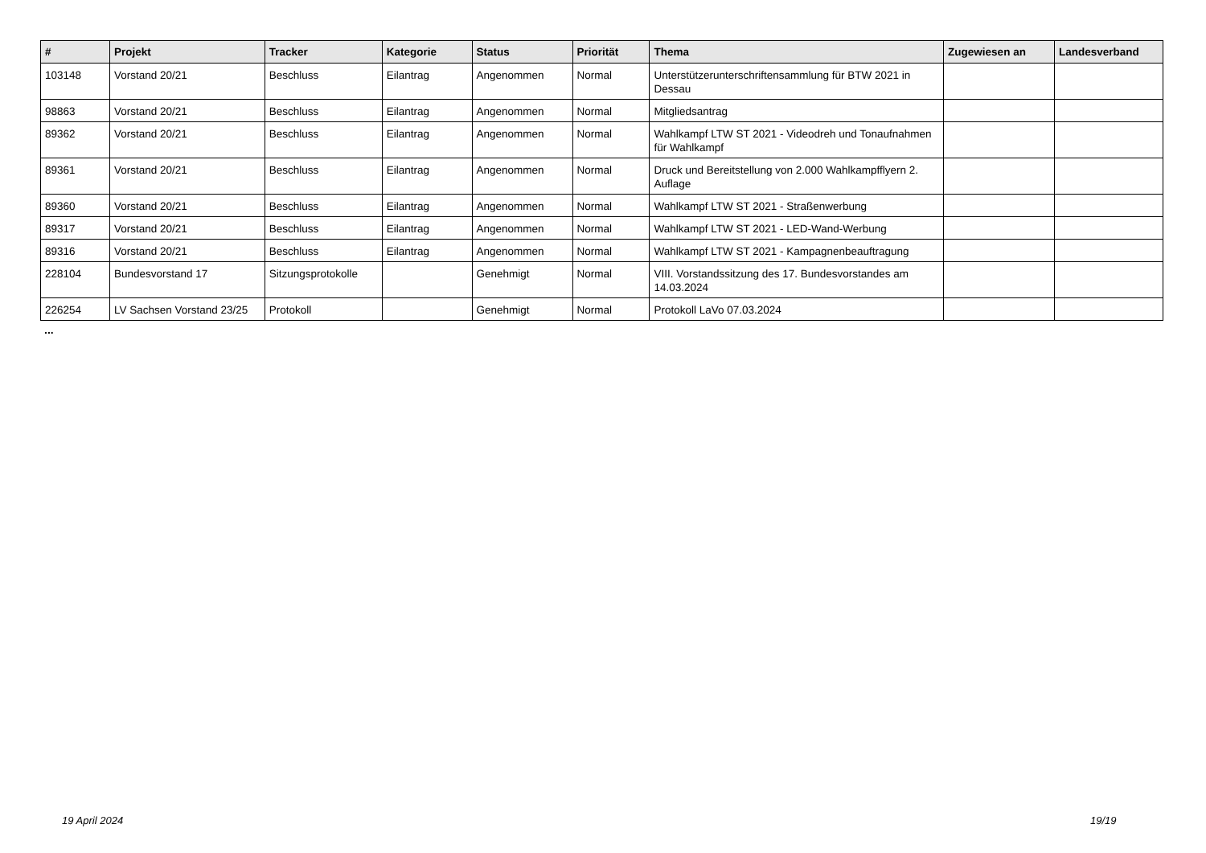| # | Projekt | Tracker | Kategorie | Status | Priorität | Thema | Zugewiesen an | Landesverband |
| --- | --- | --- | --- | --- | --- | --- | --- | --- |
| 103148 | Vorstand 20/21 | Beschluss | Eilantrag | Angenommen | Normal | Unterstützerunterschriftensammlung für BTW 2021 in Dessau | | |
| 98863 | Vorstand 20/21 | Beschluss | Eilantrag | Angenommen | Normal | Mitgliedsantrag | | |
| 89362 | Vorstand 20/21 | Beschluss | Eilantrag | Angenommen | Normal | Wahlkampf LTW ST 2021 - Videodreh und Tonaufnahmen für Wahlkampf | | |
| 89361 | Vorstand 20/21 | Beschluss | Eilantrag | Angenommen | Normal | Druck und Bereitstellung von 2.000 Wahlkampfflyern 2. Auflage | | |
| 89360 | Vorstand 20/21 | Beschluss | Eilantrag | Angenommen | Normal | Wahlkampf LTW ST 2021 - Straßenwerbung | | |
| 89317 | Vorstand 20/21 | Beschluss | Eilantrag | Angenommen | Normal | Wahlkampf LTW ST 2021 - LED-Wand-Werbung | | |
| 89316 | Vorstand 20/21 | Beschluss | Eilantrag | Angenommen | Normal | Wahlkampf LTW ST 2021 - Kampagnenbeauftragung | | |
| 228104 | Bundesvorstand 17 | Sitzungsprotokolle | | Genehmigt | Normal | VIII. Vorstandssitzung des 17. Bundesvorstandes am 14.03.2024 | | |
| 226254 | LV Sachsen Vorstand 23/25 | Protokoll | | Genehmigt | Normal | Protokoll LaVo 07.03.2024 | | |
...
19 April 2024 19/19